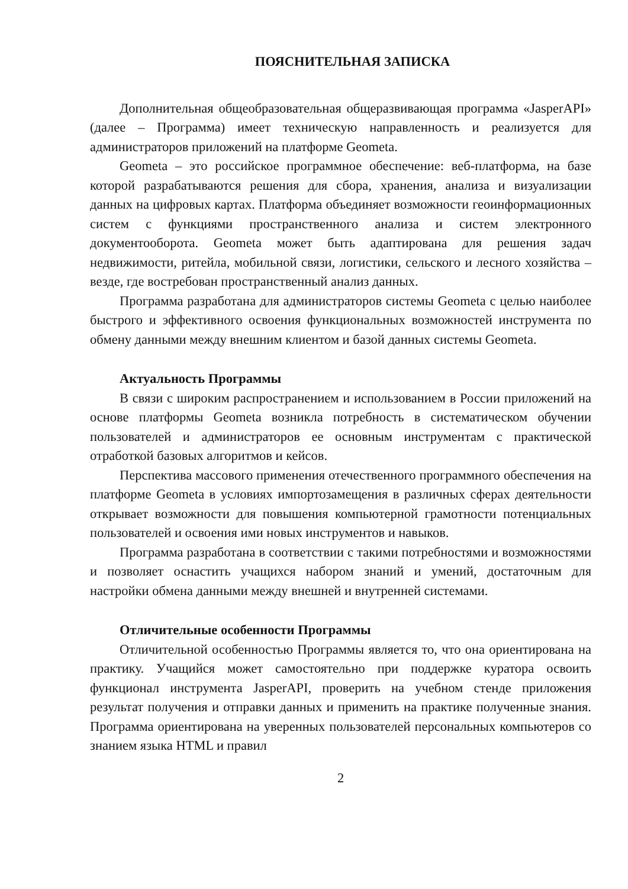ПОЯСНИТЕЛЬНАЯ ЗАПИСКА
Дополнительная общеобразовательная общеразвивающая программа «JasperAPI» (далее – Программа) имеет техническую направленность и реализуется для администраторов приложений на платформе Geometa.
Geometa – это российское программное обеспечение: веб-платформа, на базе которой разрабатываются решения для сбора, хранения, анализа и визуализации данных на цифровых картах. Платформа объединяет возможности геоинформационных систем с функциями пространственного анализа и систем электронного документооборота. Geometa может быть адаптирована для решения задач недвижимости, ритейла, мобильной связи, логистики, сельского и лесного хозяйства – везде, где востребован пространственный анализ данных.
Программа разработана для администраторов системы Geometa с целью наиболее быстрого и эффективного освоения функциональных возможностей инструмента по обмену данными между внешним клиентом и базой данных системы Geometa.
Актуальность Программы
В связи с широким распространением и использованием в России приложений на основе платформы Geometa возникла потребность в систематическом обучении пользователей и администраторов ее основным инструментам с практической отработкой базовых алгоритмов и кейсов.
Перспектива массового применения отечественного программного обеспечения на платформе Geometa в условиях импортозамещения в различных сферах деятельности открывает возможности для повышения компьютерной грамотности потенциальных пользователей и освоения ими новых инструментов и навыков.
Программа разработана в соответствии с такими потребностями и возможностями и позволяет оснастить учащихся набором знаний и умений, достаточным для настройки обмена данными между внешней и внутренней системами.
Отличительные особенности Программы
Отличительной особенностью Программы является то, что она ориентирована на практику. Учащийся может самостоятельно при поддержке куратора освоить функционал инструмента JasperAPI, проверить на учебном стенде приложения результат получения и отправки данных и применить на практике полученные знания. Программа ориентирована на уверенных пользователей персональных компьютеров со знанием языка HTML и правил
2